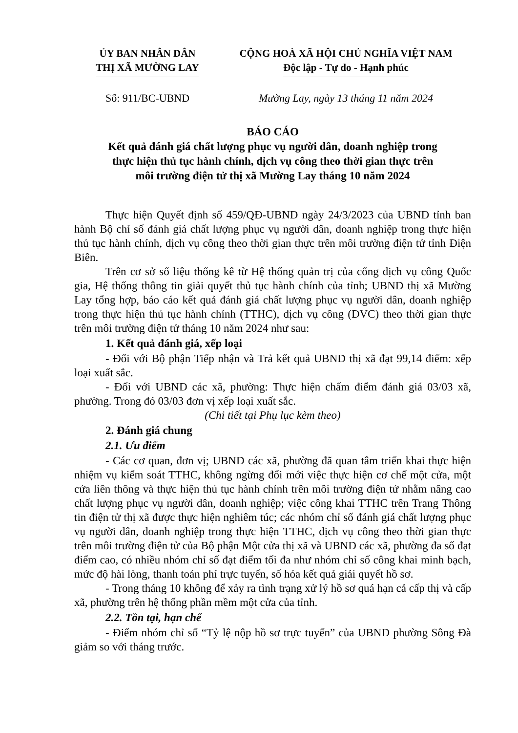ỦY BAN NHÂN DÂN
THỊ XÃ MƯỜNG LAY
CỘNG HOÀ XÃ HỘI CHỦ NGHĨA VIỆT NAM
Độc lập - Tự do - Hạnh phúc
Số: 911/BC-UBND Mường Lay, ngày 13 tháng 11 năm 2024
BÁO CÁO
Kết quả đánh giá chất lượng phục vụ người dân, doanh nghiệp trong
thực hiện thủ tục hành chính, dịch vụ công theo thời gian thực trên
môi trường điện tử thị xã Mường Lay tháng 10 năm 2024
Thực hiện Quyết định số 459/QĐ-UBND ngày 24/3/2023 của UBND tỉnh ban hành Bộ chỉ số đánh giá chất lượng phục vụ người dân, doanh nghiệp trong thực hiện thủ tục hành chính, dịch vụ công theo thời gian thực trên môi trường điện tử tỉnh Điện Biên.
Trên cơ sở số liệu thống kê từ Hệ thống quản trị của cổng dịch vụ công Quốc gia, Hệ thống thông tin giải quyết thủ tục hành chính của tỉnh; UBND thị xã Mường Lay tổng hợp, báo cáo kết quả đánh giá chất lượng phục vụ người dân, doanh nghiệp trong thực hiện thủ tục hành chính (TTHC), dịch vụ công (DVC) theo thời gian thực trên môi trường điện tử tháng 10 năm 2024 như sau:
1. Kết quả đánh giá, xếp loại
- Đối với Bộ phận Tiếp nhận và Trả kết quả UBND thị xã đạt 99,14 điểm: xếp loại xuất sắc.
- Đối với UBND các xã, phường: Thực hiện chấm điểm đánh giá 03/03 xã, phường. Trong đó 03/03 đơn vị xếp loại xuất sắc.
(Chi tiết tại Phụ lục kèm theo)
2. Đánh giá chung
2.1. Ưu điểm
- Các cơ quan, đơn vị; UBND các xã, phường đã quan tâm triển khai thực hiện nhiệm vụ kiểm soát TTHC, không ngừng đổi mới việc thực hiện cơ chế một cửa, một cửa liên thông và thực hiện thủ tục hành chính trên môi trường điện tử nhằm nâng cao chất lượng phục vụ người dân, doanh nghiệp; việc công khai TTHC trên Trang Thông tin điện tử thị xã được thực hiện nghiêm túc; các nhóm chỉ số đánh giá chất lượng phục vụ người dân, doanh nghiệp trong thực hiện TTHC, dịch vụ công theo thời gian thực trên môi trường điện tử của Bộ phận Một cửa thị xã và UBND các xã, phường đa số đạt điểm cao, có nhiều nhóm chỉ số đạt điểm tối đa như nhóm chỉ số công khai minh bạch, mức độ hài lòng, thanh toán phí trực tuyến, số hóa kết quả giải quyết hồ sơ.
- Trong tháng 10 không để xảy ra tình trạng xử lý hồ sơ quá hạn cả cấp thị và cấp xã, phường trên hệ thống phần mềm một cửa của tỉnh.
2.2. Tồn tại, hạn chế
- Điểm nhóm chỉ số “Tỷ lệ nộp hồ sơ trực tuyến” của UBND phường Sông Đà giảm so với tháng trước.